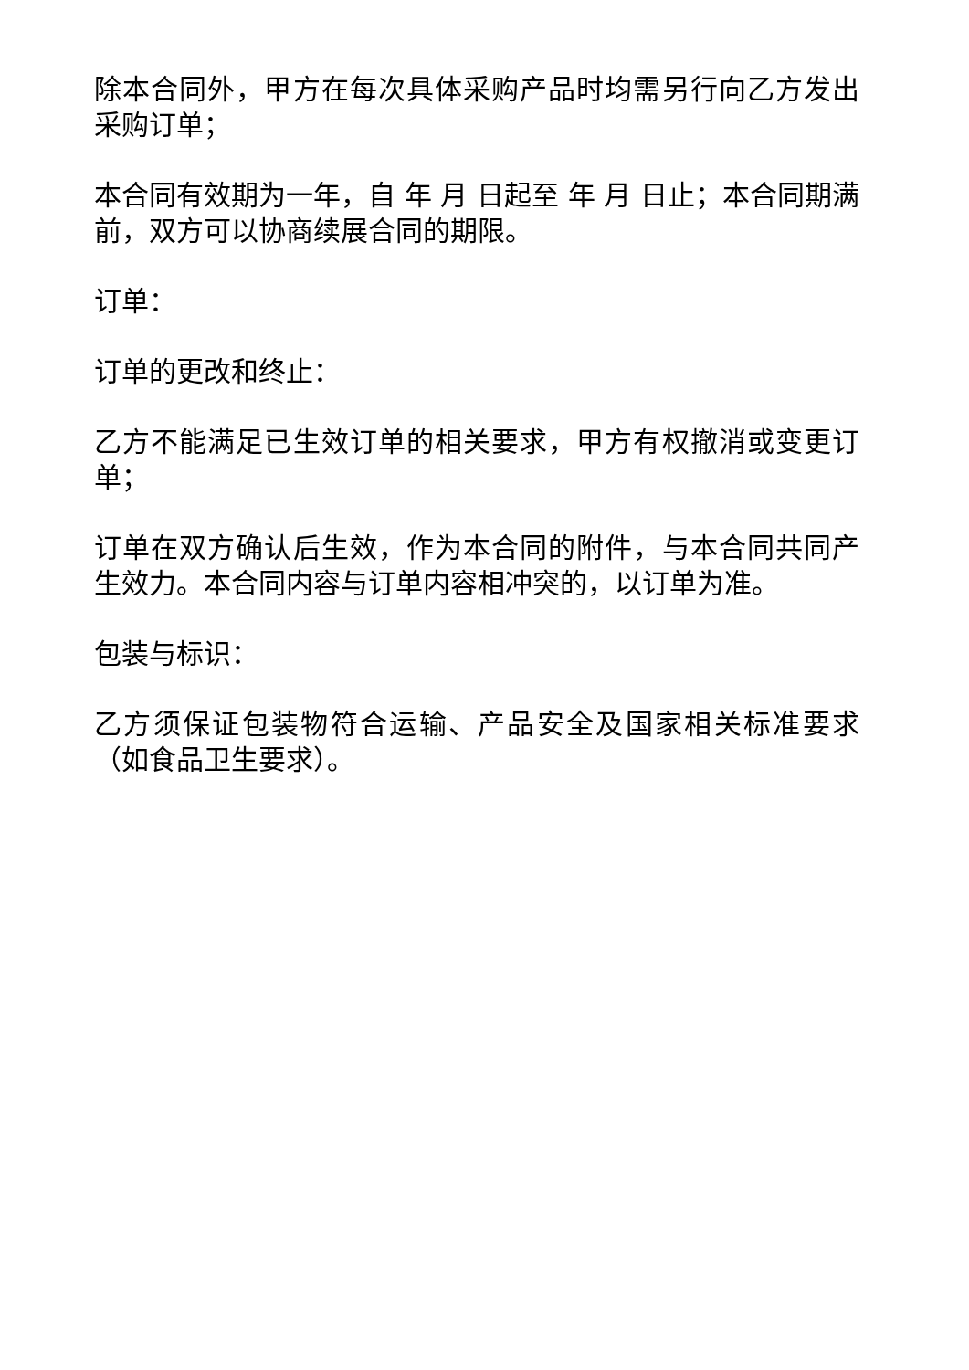除本合同外，甲方在每次具体采购产品时均需另行向乙方发出采购订单；
本合同有效期为一年，自 年 月 日起至 年 月 日止；本合同期满前，双方可以协商续展合同的期限。
订单：
订单的更改和终止：
乙方不能满足已生效订单的相关要求，甲方有权撤消或变更订单；
订单在双方确认后生效，作为本合同的附件，与本合同共同产生效力。本合同内容与订单内容相冲突的，以订单为准。
包装与标识：
乙方须保证包装物符合运输、产品安全及国家相关标准要求（如食品卫生要求）。